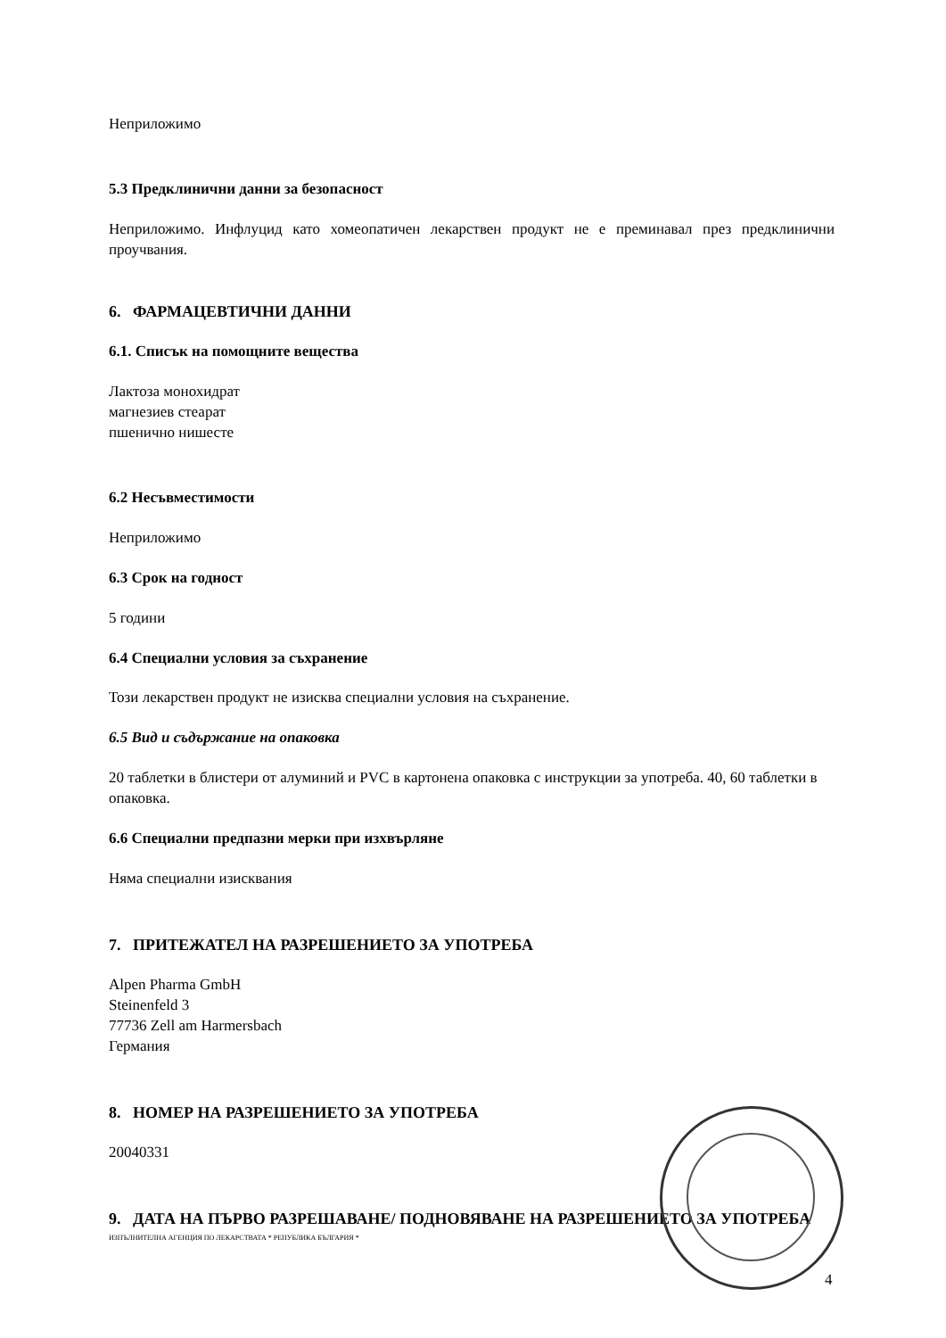Неприложимо
5.3 Предклинични данни за безопасност
Неприложимо. Инфлуцид като хомеопатичен лекарствен продукт не е преминавал през предклинични проучвания.
6. ФАРМАЦЕВТИЧНИ ДАННИ
6.1. Списък на помощните вещества
Лактоза монохидрат
магнезиев стеарат
пшенично нишесте
6.2 Несъвместимости
Неприложимо
6.3 Срок на годност
5 години
6.4 Специални условия за съхранение
Този лекарствен продукт не изисква специални условия на съхранение.
6.5 Вид и съдържание на опаковка
20 таблетки в блистери от алуминий и PVC в картонена опаковка с инструкции за употреба. 40, 60 таблетки в опаковка.
6.6 Специални предпазни мерки при изхвърляне
Няма специални изисквания
7. ПРИТЕЖАТЕЛ НА РАЗРЕШЕНИЕТО ЗА УПОТРЕБА
Alpen Pharma GmbH
Steinenfeld 3
77736 Zell am Harmersbach
Германия
8. НОМЕР НА РАЗРЕШЕНИЕТО ЗА УПОТРЕБА
20040331
9. ДАТА НА ПЪРВО РАЗРЕШАВАНЕ/ ПОДНОВЯВАНЕ НА РАЗРЕШЕНИЕТО ЗА УПОТРЕБА
ИЗПЪЛНИТЕЛНА АГЕНЦИЯ ПО ЛЕКАРСТВАТА * РЕПУБЛИКА БЪЛГАРИЯ *
4